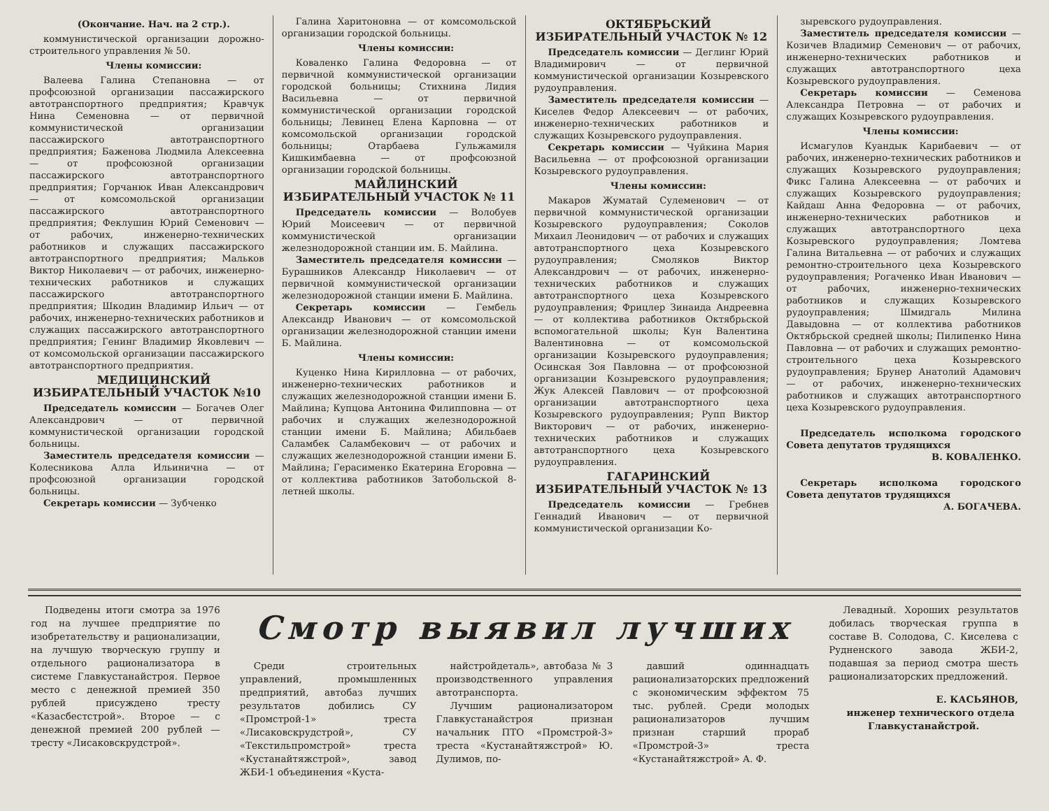(Окончание. Нач. на 2 стр.).
коммунистической организации дорожно-строительного управления № 50.
Члены комиссии:
Валеева Галина Степановна — от профсоюзной организации пассажирского автотранспортного предприятия; Кравчук Нина Семеновна — от первичной коммунистической организации пассажирского автотранспортного предприятия; Баженова Людмила Алексеевна — от профсоюзной организации пассажирского автотранспортного предприятия; Горчанюк Иван Александрович — от комсомольской организации пассажирского автотранспортного предприятия; Феклушин Юрий Семенович — от рабочих, инженерно-технических работников и служащих пассажирского автотранспортного предприятия; Мальков Виктор Николаевич — от рабочих, инженерно-технических работников и служащих пассажирского автотранспортного предприятия; Шкодин Владимир Ильич — от рабочих, инженерно-технических работников и служащих пассажирского автотранспортного предприятия; Генинг Владимир Яковлевич — от комсомольской организации пассажирского автотранспортного предприятия.
МЕДИЦИНСКИЙ ИЗБИРАТЕЛЬНЫЙ УЧАСТОК №10
Председатель комиссии — Богачев Олег Александрович — от первичной коммунистической организации городской больницы.
Заместитель председателя комиссии — Колесникова Алла Ильинична — от профсоюзной организации городской больницы.
Секретарь комиссии — Зубченко
Галина Харитоновна — от комсомольской организации городской больницы.
Члены комиссии:
Коваленко Галина Федоровна — от первичной коммунистической организации городской больницы; Стихнина Лидия Васильевна — от первичной коммунистической организации городской больницы; Левинец Елена Карповна — от комсомольской организации городской больницы; Отарбаева Гульжамиля Кишкимбаевна — от профсоюзной организации городской больницы.
МАЙЛИНСКИЙ ИЗБИРАТЕЛЬНЫЙ УЧАСТОК № 11
Председатель комиссии — Волобуев Юрий Моисеевич — от первичной коммунистической организации железнодорожной станции им. Б. Майлина.
Заместитель председателя комиссии — Бурашников Александр Николаевич — от первичной коммунистической организации железнодорожной станции имени Б. Майлина.
Секретарь комиссии — Гембель Александр Иванович — от комсомольской организации железнодорожной станции имени Б. Майлина.
Члены комиссии:
Куценко Нина Кирилловна — от рабочих, инженерно-технических работников и служащих железнодорожной станции имени Б. Майлина; Купцова Антонина Филипповна — от рабочих и служащих железнодорожной станции имени Б. Майлина; Абильбаев Саламбек Саламбекович — от рабочих и служащих железнодорожной станции имени Б. Майлина; Герасименко Екатерина Егоровна — от коллектива работников Затобольской 8-летней школы.
ОКТЯБРЬСКИЙ ИЗБИРАТЕЛЬНЫЙ УЧАСТОК № 12
Председатель комиссии — Деглинг Юрий Владимирович — от первичной коммунистической организации Козыревского рудоуправления.
Заместитель председателя комиссии — Киселев Федор Алексеевич — от рабочих, инженерно-технических работников и служащих Козыревского рудоуправления.
Секретарь комиссии — Чуйкина Мария Васильевна — от профсоюзной организации Козыревского рудоуправления.
Члены комиссии:
Макаров Жуматай Сулеменович — от первичной коммунистической организации Козыревского рудоуправления; Соколов Михаил Леонидович — от рабочих и служащих автотранспортного цеха Козыревского рудоуправления; Смоляков Виктор Александрович — от рабочих, инженерно-технических работников и служащих автотранспортного цеха Козыревского рудоуправления; Фрицлер Зинаида Андреевна — от коллектива работников Октябрьской вспомогательной школы; Кун Валентина Валентиновна — от комсомольской организации Козыревского рудоуправления; Осинская Зоя Павловна — от профсоюзной организации Козыревского рудоуправления; Жук Алексей Павлович — от профсоюзной организации автотранспортного цеха Козыревского рудоуправления; Рупп Виктор Викторович — от рабочих, инженерно-технических работников и служащих автотранспортного цеха Козыревского рудоуправления.
ГАГАРИНСКИЙ ИЗБИРАТЕЛЬНЫЙ УЧАСТОК № 13
Председатель комиссии — Гребнев Геннадий Иванович — от первичной коммунистической организации Ко-
зыревского рудоуправления.
Заместитель председателя комиссии — Козичев Владимир Семенович — от рабочих, инженерно-технических работников и служащих автотранспортного цеха Козыревского рудоуправления.
Секретарь комиссии — Семенова Александра Петровна — от рабочих и служащих Козыревского рудоуправления.
Члены комиссии:
Исмагулов Куандык Карибаевич — от рабочих, инженерно-технических работников и служащих Козыревского рудоуправления; Фикс Галина Алексеевна — от рабочих и служащих Козыревского рудоуправления; Кайдаш Анна Федоровна — от рабочих, инженерно-технических работников и служащих автотранспортного цеха Козыревского рудоуправления; Ломтева Галина Витальевна — от рабочих и служащих ремонтно-строительного цеха Козыревского рудоуправления; Рогаченко Иван Иванович — от рабочих, инженерно-технических работников и служащих Козыревского рудоуправления; Шмидгаль Милина Давыдовна — от коллектива работников Октябрьской средней школы; Пилипенко Нина Павловна — от рабочих и служащих ремонтно-строительного цеха Козыревского рудоуправления; Брунер Анатолий Адамович — от рабочих, инженерно-технических работников и служащих автотранспортного цеха Козыревского рудоуправления.
Председатель исполкома городского Совета депутатов трудящихся
В. КОВАЛЕНКО.
Секретарь исполкома городского Совета депутатов трудящихся
А. БОГАЧЕВА.
Подведены итоги смотра за 1976 год на лучшее предприятие по изобретательству и рационализации, на лучшую творческую группу и отдельного рационализатора в системе Главкустанайстроя. Первое место с денежной премией 350 рублей присуждено тресту «Казасбестстрой». Второе — с денежной премией 200 рублей — тресту «Лисаковскрудстрой».
Смотр выявил лучших
Среди строительных управлений, промышленных предприятий, автобаз лучших результатов добились СУ «Промстрой-1» треста «Лисаковскрудстрой», СУ «Текстильпромстрой» треста «Кустанайтяжстрой», завод ЖБИ-1 объединения «Куста-
найстройдеталь», автобаза № 3 производственного управления автотранспорта.
Лучшим рационализатором Главкустанайстроя признан начальник ПТО «Промстрой-3» треста «Кустанайтяжстрой» Ю. Дулимов, по-
давший одиннадцать рационализаторских предложений с экономическим эффектом 75 тыс. рублей. Среди молодых рационализаторов лучшим признан старший прораб «Промстрой-3» треста «Кустанайтяжстрой» А. Ф.
Левадный. Хороших результатов добилась творческая группа в составе В. Солодова, С. Киселева с Рудненского завода ЖБИ-2, подавшая за период смотра шесть рационализаторских предложений.
Е. КАСЬЯНОВ,
инженер технического отдела Главкустанайстрой.